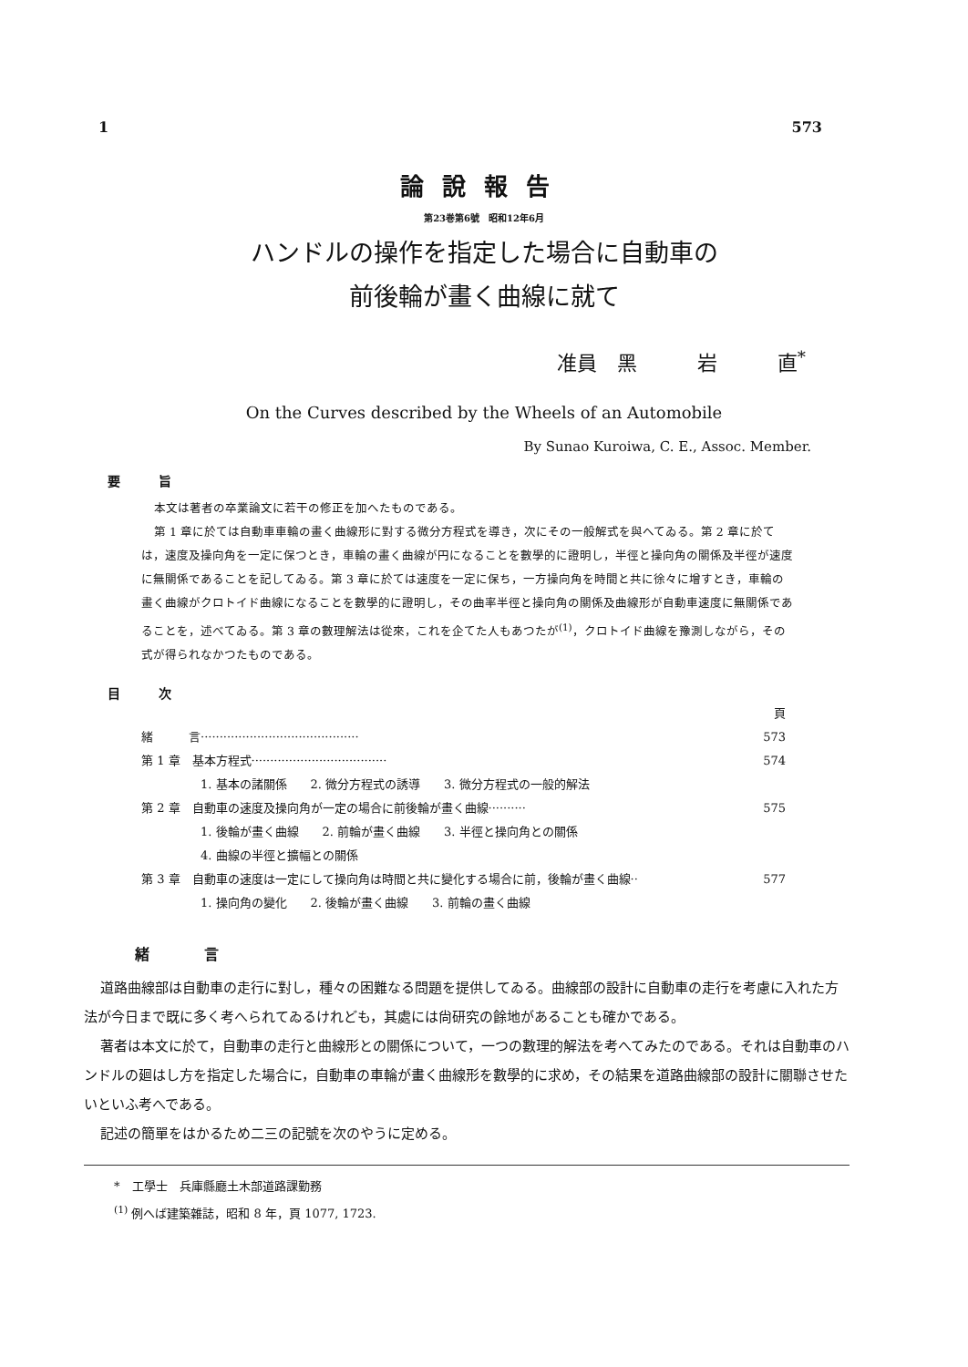1 573
論說報告
第23巻第6號　昭和12年6月
ハンドルの操作を指定した場合に自動車の
前後輪が畫く曲線に就て
准員　黑　　　岩　　　直<sup>*</sup>
On the Curves described by the Wheels of an Automobile
By Sunao Kuroiwa, C. E., Assoc. Member.
要　　　旨
本文は著者の卒業論文に若干の修正を加へたものである。
第 1 章に於ては自動車車輪の畫く曲線形に對する微分方程式を導き，次にその一般解式を與へてゐる。第 2 章に於ては，速度及操向角を一定に保つとき，車輪の畫く曲線が円になることを數學的に證明し，半徑と操向角の關係及半徑が速度に無關係であることを記してゐる。第 3 章に於ては速度を一定に保ち，一方操向角を時間と共に徐々に增すとき，車輪の畫く曲線がクロトイド曲線になることを數學的に證明し，その曲率半徑と操向角の關係及曲線形が自動車速度に無關係であることを，述べてゐる。第 3 章の數理解法は從來，これを企てた人もあつたが<sup>(1)</sup>，クロトイド曲線を豫測しながら，その式が得られなかつたものである。
目　　　次
頁
緒　　　言 ·········································· 573
第 1 章　基本方程式 ···································· 574
1. 基本の諸關係　　2. 微分方程式の誘導　　3. 微分方程式の一般的解法
第 2 章　自動車の速度及操向角が一定の場合に前後輪が畫く曲線 ·········· 575
1. 後輪が畫く曲線　　2. 前輪が畫く曲線　　3. 半徑と操向角との關係
4. 曲線の半徑と擴幅との關係
第 3 章　自動車の速度は一定にして操向角は時間と共に變化する場合に前，後輪が畫く曲線 ·· 577
1. 操向角の變化　　2. 後輪が畫く曲線　　3. 前輪の畫く曲線
緒言
道路曲線部は自動車の走行に對し，種々の困難なる問題を提供してゐる。曲線部の設計に自動車の走行を考慮に入れた方法が今日まで既に多く考へられてゐるけれども，其處には尙研究の餘地があることも確かである。
著者は本文に於て，自動車の走行と曲線形との關係について，一つの數理的解法を考へてみたのである。それは自動車のハンドルの廻はし方を指定した場合に，自動車の車輪が畫く曲線形を數學的に求め，その結果を道路曲線部の設計に關聯させたいといふ考へである。
記述の簡單をはかるため二三の記號を次のやうに定める。
*　工學士　兵庫縣廳土木部道路課勤務
<sup>(1)</sup> 例へば建築雜誌，昭和 8 年，頁 1077, 1723.